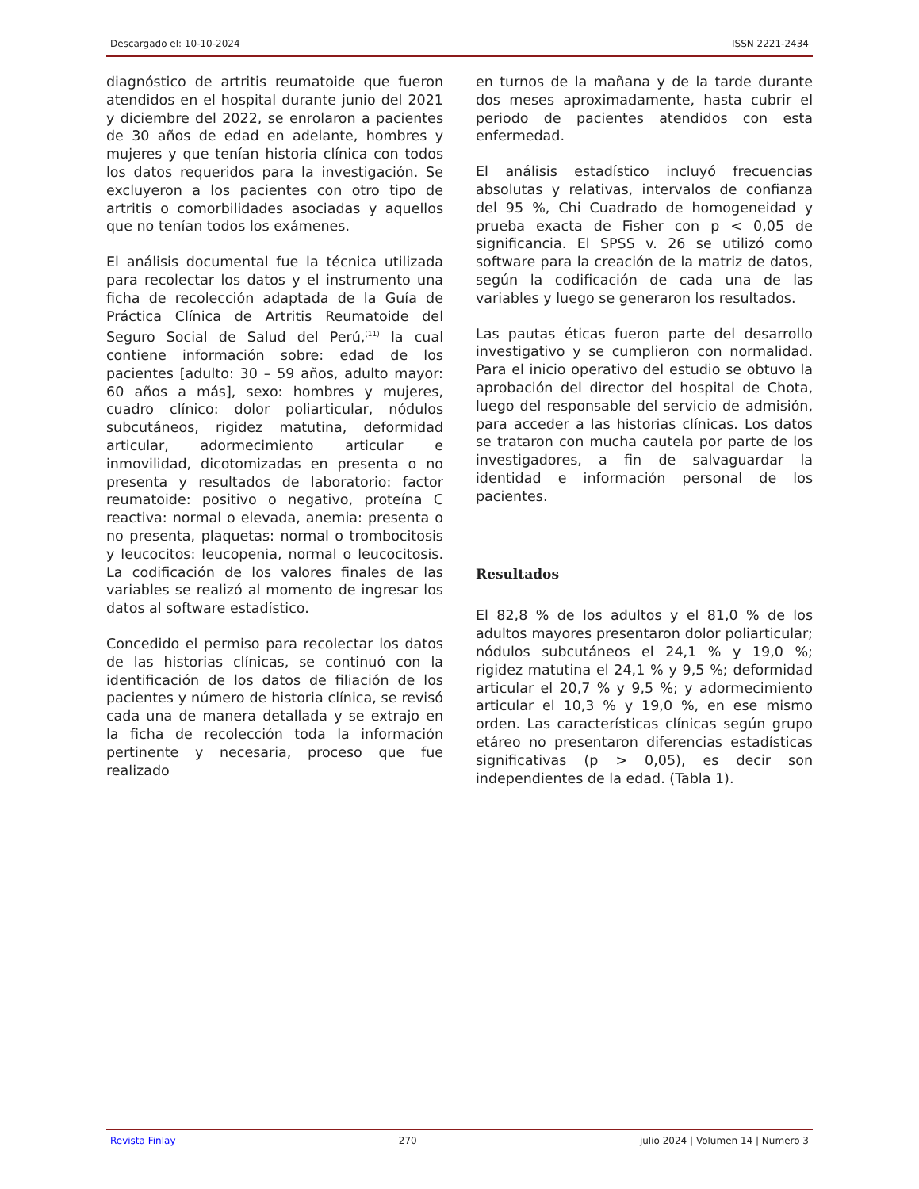Descargado el: 10-10-2024 ISSN 2221-2434
diagnóstico de artritis reumatoide que fueron atendidos en el hospital durante junio del 2021 y diciembre del 2022, se enrolaron a pacientes de 30 años de edad en adelante, hombres y mujeres y que tenían historia clínica con todos los datos requeridos para la investigación. Se excluyeron a los pacientes con otro tipo de artritis o comorbilidades asociadas y aquellos que no tenían todos los exámenes.
El análisis documental fue la técnica utilizada para recolectar los datos y el instrumento una ficha de recolección adaptada de la Guía de Práctica Clínica de Artritis Reumatoide del Seguro Social de Salud del Perú,<sup>(11)</sup> la cual contiene información sobre: edad de los pacientes [adulto: 30 – 59 años, adulto mayor: 60 años a más], sexo: hombres y mujeres, cuadro clínico: dolor poliarticular, nódulos subcutáneos, rigidez matutina, deformidad articular, adormecimiento articular e inmovilidad, dicotomizadas en presenta o no presenta y resultados de laboratorio: factor reumatoide: positivo o negativo, proteína C reactiva: normal o elevada, anemia: presenta o no presenta, plaquetas: normal o trombocitosis y leucocitos: leucopenia, normal o leucocitosis. La codificación de los valores finales de las variables se realizó al momento de ingresar los datos al software estadístico.
Concedido el permiso para recolectar los datos de las historias clínicas, se continuó con la identificación de los datos de filiación de los pacientes y número de historia clínica, se revisó cada una de manera detallada y se extrajo en la ficha de recolección toda la información pertinente y necesaria, proceso que fue realizado
en turnos de la mañana y de la tarde durante dos meses aproximadamente, hasta cubrir el periodo de pacientes atendidos con esta enfermedad.
El análisis estadístico incluyó frecuencias absolutas y relativas, intervalos de confianza del 95 %, Chi Cuadrado de homogeneidad y prueba exacta de Fisher con p < 0,05 de significancia. El SPSS v. 26 se utilizó como software para la creación de la matriz de datos, según la codificación de cada una de las variables y luego se generaron los resultados.
Las pautas éticas fueron parte del desarrollo investigativo y se cumplieron con normalidad. Para el inicio operativo del estudio se obtuvo la aprobación del director del hospital de Chota, luego del responsable del servicio de admisión, para acceder a las historias clínicas. Los datos se trataron con mucha cautela por parte de los investigadores, a fin de salvaguardar la identidad e información personal de los pacientes.
Resultados
El 82,8 % de los adultos y el 81,0 % de los adultos mayores presentaron dolor poliarticular; nódulos subcutáneos el 24,1 % y 19,0 %; rigidez matutina el 24,1 % y 9,5 %; deformidad articular el 20,7 % y 9,5 %; y adormecimiento articular el 10,3 % y 19,0 %, en ese mismo orden. Las características clínicas según grupo etáreo no presentaron diferencias estadísticas significativas (p > 0,05), es decir son independientes de la edad. (Tabla 1).
Revista Finlay 270 julio 2024 | Volumen 14 | Numero 3